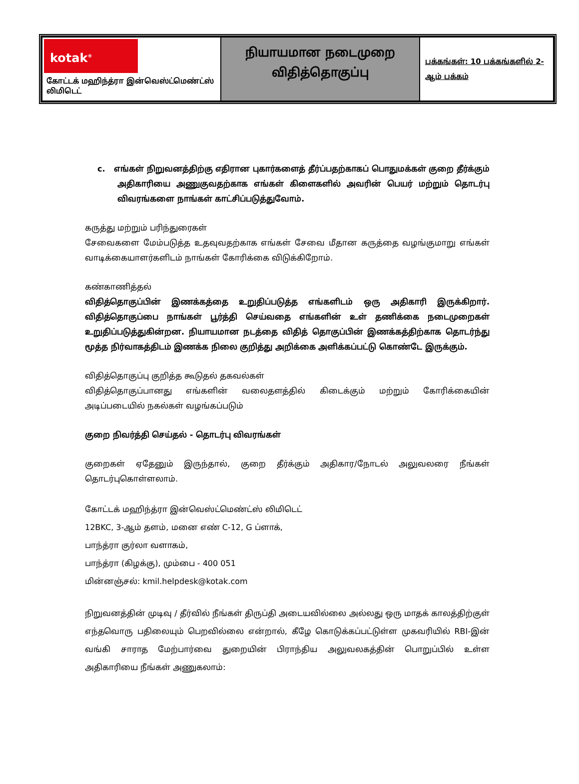| kotak<sup>®</sup> கோட்டக் மஹிந்த்ரா இன்வெஸ்ட்மெண்ட்ஸ் லிமிடெட் | நியாயமான நடைமுறை விதித்தொகுப்பு | பக்கங்கள்: 10 பக்கங்களில் 2-ஆம் பக்கம் |
c. எங்கள் நிறுவனத்திற்கு எதிரான புகார்களைத் தீர்ப்பதற்காகப் பொதுமக்கள் குறை தீர்க்கும் அதிகாரியை அணுகுவதற்காக எங்கள் கிளைகளில் அவரின் பெயர் மற்றும் தொடர்பு விவரங்களை நாங்கள் காட்சிப்படுத்துவோம்.
கருத்து மற்றும் பரிந்துரைகள்
சேவைகளை மேம்படுத்த உதவுவதற்காக எங்கள் சேவை மீதான கருத்தை வழங்குமாறு எங்கள் வாடிக்கையாளர்களிடம் நாங்கள் கோரிக்கை விடுக்கிறோம்.
கண்காணித்தல்
விதித்தொகுப்பின் இணக்கத்தை உறுதிப்படுத்த எங்களிடம் ஒரு அதிகாரி இருக்கிறார். விதித்தொகுப்பை நாங்கள் பூர்த்தி செய்வதை எங்களின் உள் தணிக்கை நடைமுறைகள் உறுதிப்படுத்துகின்றன. நியாயமான நடத்தை விதித் தொகுப்பின் இணக்கத்திற்காக தொடர்ந்து மூத்த நிர்வாகத்திடம் இணக்க நிலை குறித்து அறிக்கை அளிக்கப்பட்டு கொண்டே இருக்கும்.
விதித்தொகுப்பு குறித்த கூடுதல் தகவல்கள்
விதித்தொகுப்பானது எங்களின் வலைதளத்தில் கிடைக்கும் மற்றும் கோரிக்கையின் அடிப்படையில் நகல்கள் வழங்கப்படும்
குறை நிவர்த்தி செய்தல் - தொடர்பு விவரங்கள்
குறைகள் ஏதேனும் இருந்தால், குறை தீர்க்கும் அதிகார/நோடல் அலுவலரை நீங்கள் தொடர்புகொள்ளலாம்.
கோட்டக் மஹிந்த்ரா இன்வெஸ்ட்மெண்ட்ஸ் லிமிடெட்
12BKC, 3-ஆம் தளம், மனை எண் C-12, G ப்ளாக்,
பாந்த்ரா குர்லா வளாகம்,
பாந்த்ரா (கிழக்கு), மும்பை - 400 051
மின்னஞ்சல்: kmil.helpdesk@kotak.com
நிறுவனத்தின் முடிவு / தீர்வில் நீங்கள் திருப்தி அடையவில்லை அல்லது ஒரு மாதக் காலத்திற்குள் எந்தவொரு பதிலையும் பெறவில்லை என்றால், கீழே கொடுக்கப்பட்டுள்ள முகவரியில் RBI-இன் வங்கி சாராத மேற்பார்வை துறையின் பிராந்திய அலுவலகத்தின் பொறுப்பில் உள்ள அதிகாரியை நீங்கள் அணுகலாம்: